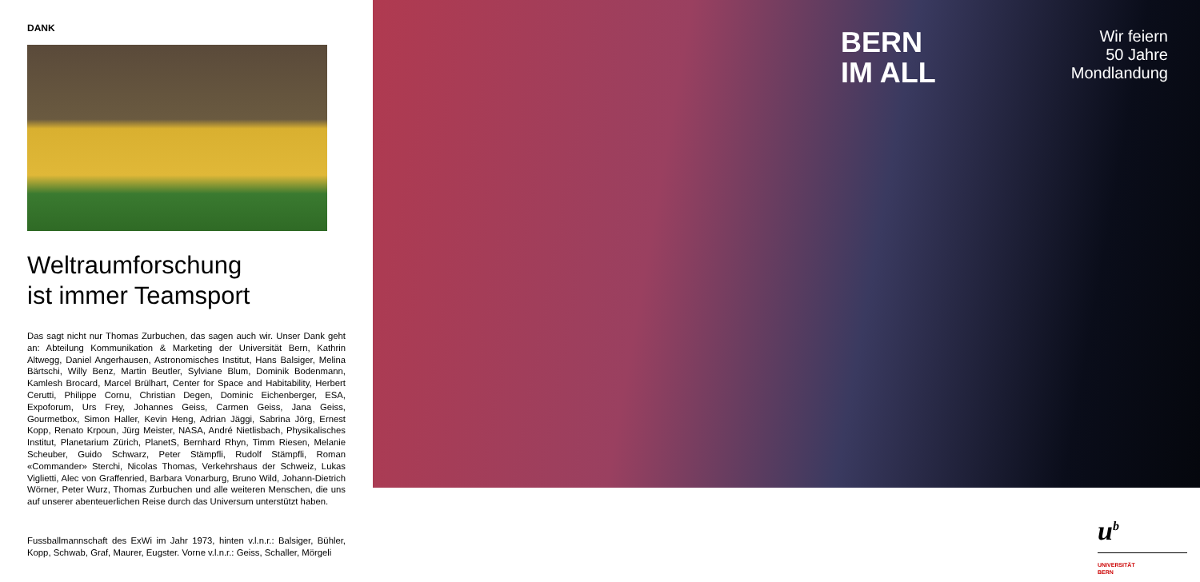DANK
Weltraumforschung
ist immer Teamsport
Das sagt nicht nur Thomas Zurbuchen, das sagen auch wir. Unser Dank geht an: Abteilung Kommunikation & Marketing der Universität Bern, Kathrin Altwegg, Daniel Angerhausen, Astronomisches Institut, Hans Balsiger, Melina Bärtschi, Willy Benz, Martin Beutler, Sylviane Blum, Dominik Bodenmann, Kamlesh Brocard, Marcel Brülhart, Center for Space and Habitability, Herbert Cerutti, Philippe Cornu, Christian Degen, Dominic Eichenberger, ESA, Expoforum, Urs Frey, Johannes Geiss, Carmen Geiss, Jana Geiss, Gourmetbox, Simon Haller, Kevin Heng, Adrian Jäggi, Sabrina Jörg, Ernest Kopp, Renato Krpoun, Jürg Meister, NASA, André Nietlisbach, Physikalisches Institut, Planetarium Zürich, PlanetS, Bernhard Rhyn, Timm Riesen, Melanie Scheuber, Guido Schwarz, Peter Stämpfli, Rudolf Stämpfli, Roman «Commander» Sterchi, Nicolas Thomas, Verkehrshaus der Schweiz, Lukas Viglietti, Alec von Graffenried, Barbara Vonarburg, Bruno Wild, Johann-Dietrich Wörner, Peter Wurz, Thomas Zurbuchen und alle weiteren Menschen, die uns auf unserer abenteuerlichen Reise durch das Universum unterstützt haben.
Fussballmannschaft des ExWi im Jahr 1973, hinten v.l.n.r.: Balsiger, Bühler, Kopp, Schwab, Graf, Maurer, Eugster. Vorne v.l.n.r.: Geiss, Schaller, Mörgeli
BERN
IM ALL
Wir feiern
50 Jahre
Mondlandung
u<sup>b</sup>
UNIVERSITÄT
BERN